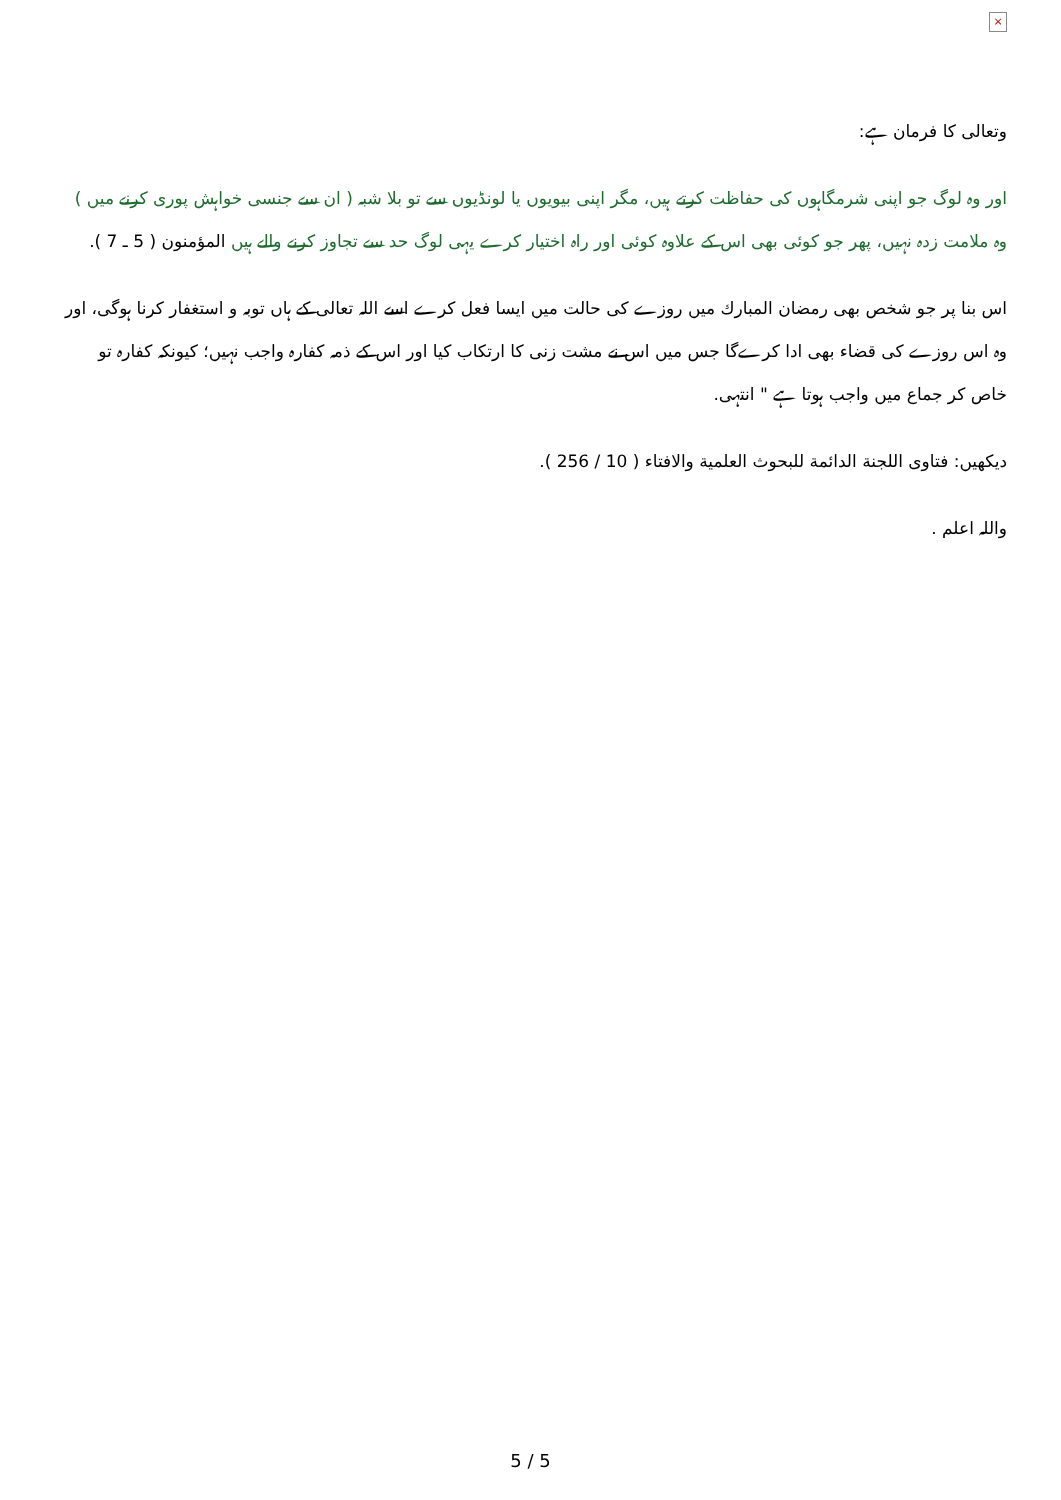×
وتعالى كا فرمان ہے:
اور وہ لوگ جو اپنی شرمگاہوں كی حفاظت كرتے ہيں، مگر اپنی بيويوں يا لونڈيوں سے تو بلا شبہ ( ان سے جنسی خواہش پوری كرنے ميں ) وہ ملامت زدہ نہيں، پھر جو كوئی بھی اس كے علاوہ كوئی اور راہ اختيار كرے يہی لوگ حد سے تجاوز كرنے والے ہيں المؤمنون ( 5 ـ 7 ).
اس بنا پر جو شخص بھی رمضان المبارك ميں روزے كی حالت ميں ايسا فعل كرے اسے اللہ تعالى كے ہاں توبہ و استغفار كرنا ہوگی، اور وہ اس روزے كی قضاء بھی ادا كرےگا جس ميں اس نے مشت زنی كا ارتكاب كيا اور اس كے ذمہ كفارہ واجب نہيں؛ كيونكہ كفارہ تو خاص كر جماع ميں واجب ہوتا ہے " انتہی.
ديكھيں: فتاوى اللجنة الدائمة للبحوث العلمية والافتاء ( 10 / 256 ).
واللہ اعلم .
5 / 5